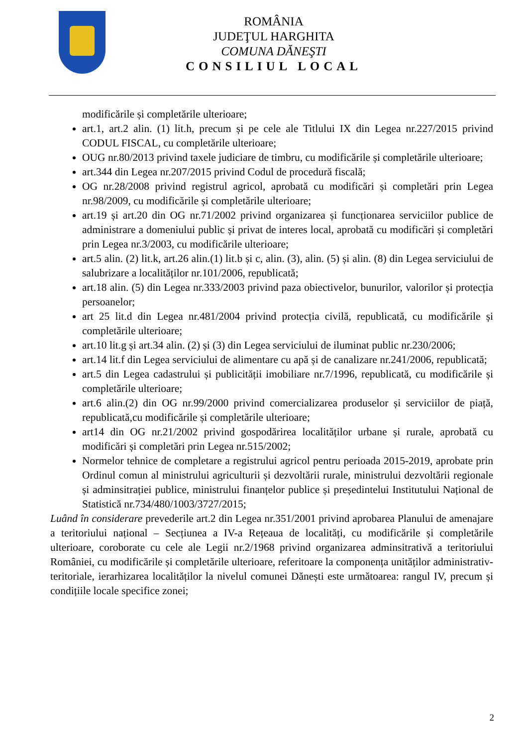ROMÂNIA
JUDEŢUL HARGHITA
COMUNA DĂNEŞTI
CONSILIUL LOCAL
modificările și completările ulterioare;
art.1, art.2 alin. (1) lit.h, precum și pe cele ale Titlului IX din Legea nr.227/2015 privind CODUL FISCAL, cu completările ulterioare;
OUG nr.80/2013 privind taxele judiciare de timbru, cu modificările și completările ulterioare;
art.344 din Legea nr.207/2015 privind Codul de procedură fiscală;
OG nr.28/2008 privind registrul agricol, aprobată cu modificări și completări prin Legea nr.98/2009, cu modificările și completările ulterioare;
art.19 și art.20 din OG nr.71/2002 privind organizarea și funcționarea serviciilor publice de administrare a domeniului public și privat de interes local, aprobată cu modificări și completări prin Legea nr.3/2003, cu modificările ulterioare;
art.5 alin. (2) lit.k, art.26 alin.(1) lit.b și c, alin. (3), alin. (5) și alin. (8) din Legea serviciului de salubrizare a localităților nr.101/2006, republicată;
art.18 alin. (5) din Legea nr.333/2003 privind paza obiectivelor, bunurilor, valorilor și protecția persoanelor;
art 25 lit.d din Legea nr.481/2004 privind protecția civilă, republicată, cu modificările și completările ulterioare;
art.10 lit.g și art.34 alin. (2) și (3) din Legea serviciului de iluminat public nr.230/2006;
art.14 lit.f din Legea serviciului de alimentare cu apă și de canalizare nr.241/2006, republicată;
art.5 din Legea cadastrului și publicității imobiliare nr.7/1996, republicată, cu modificările și completările ulterioare;
art.6 alin.(2) din OG nr.99/2000 privind comercializarea produselor și serviciilor de piață, republicată,cu modificările și completările ulterioare;
art14 din OG nr.21/2002 privind gospodărirea localităților urbane și rurale, aprobată cu modificări și completări prin Legea nr.515/2002;
Normelor tehnice de completare a registrului agricol pentru perioada 2015-2019, aprobate prin Ordinul comun al ministrului agriculturii și dezvoltării rurale, ministrului dezvoltării regionale și adminsitrației publice, ministrului finanțelor publice și președintelui Institutului Național de Statistică nr.734/480/1003/3727/2015;
Luând în considerare prevederile art.2 din Legea nr.351/2001 privind aprobarea Planului de amenajare a teritoriului național – Secțiunea a IV-a Rețeaua de localități, cu modificările și completările ulterioare, coroborate cu cele ale Legii nr.2/1968 privind organizarea adminsitrativă a teritoriului României, cu modificările și completările ulterioare, referitoare la componența unităților administrativ-teritoriale, ierarhizarea localităților la nivelul comunei Dănești este următoarea: rangul IV, precum și condițiile locale specifice zonei;
2